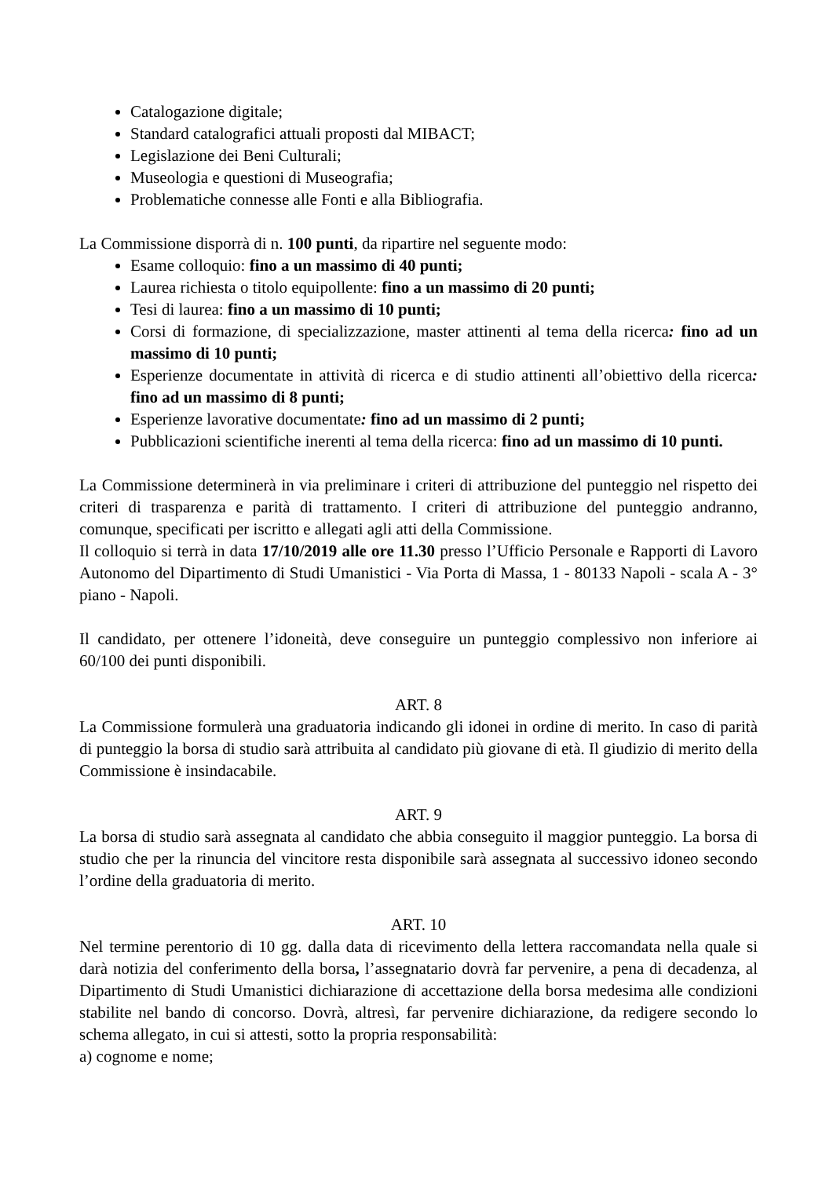Catalogazione digitale;
Standard catalografici attuali proposti dal MIBACT;
Legislazione dei Beni Culturali;
Museologia e questioni di Museografia;
Problematiche connesse alle Fonti e alla Bibliografia.
La Commissione disporrà di n. 100 punti, da ripartire nel seguente modo:
Esame colloquio: fino a un massimo di 40 punti;
Laurea richiesta o titolo equipollente: fino a un massimo di 20 punti;
Tesi di laurea: fino a un massimo di 10 punti;
Corsi di formazione, di specializzazione, master attinenti al tema della ricerca: fino ad un massimo di 10 punti;
Esperienze documentate in attività di ricerca e di studio attinenti all’obiettivo della ricerca: fino ad un massimo di 8 punti;
Esperienze lavorative documentate: fino ad un massimo di 2 punti;
Pubblicazioni scientifiche inerenti al tema della ricerca: fino ad un massimo di 10 punti.
La Commissione determinerà in via preliminare i criteri di attribuzione del punteggio nel rispetto dei criteri di trasparenza e parità di trattamento. I criteri di attribuzione del punteggio andranno, comunque, specificati per iscritto e allegati agli atti della Commissione.
Il colloquio si terrà in data 17/10/2019 alle ore 11.30 presso l’Ufficio Personale e Rapporti di Lavoro Autonomo del Dipartimento di Studi Umanistici - Via Porta di Massa, 1 - 80133 Napoli - scala A - 3° piano - Napoli.
Il candidato, per ottenere l’idoneità, deve conseguire un punteggio complessivo non inferiore ai 60/100 dei punti disponibili.
ART. 8
La Commissione formulerà una graduatoria indicando gli idonei in ordine di merito. In caso di parità di punteggio la borsa di studio sarà attribuita al candidato più giovane di età. Il giudizio di merito della Commissione è insindacabile.
ART. 9
La borsa di studio sarà assegnata al candidato che abbia conseguito il maggior punteggio. La borsa di studio che per la rinuncia del vincitore resta disponibile sarà assegnata al successivo idoneo secondo l’ordine della graduatoria di merito.
ART. 10
Nel termine perentorio di 10 gg. dalla data di ricevimento della lettera raccomandata nella quale si darà notizia del conferimento della borsa, l’assegnatario dovrà far pervenire, a pena di decadenza, al Dipartimento di Studi Umanistici dichiarazione di accettazione della borsa medesima alle condizioni stabilite nel bando di concorso. Dovrà, altresì, far pervenire dichiarazione, da redigere secondo lo schema allegato, in cui si attesti, sotto la propria responsabilità:
a) cognome e nome;